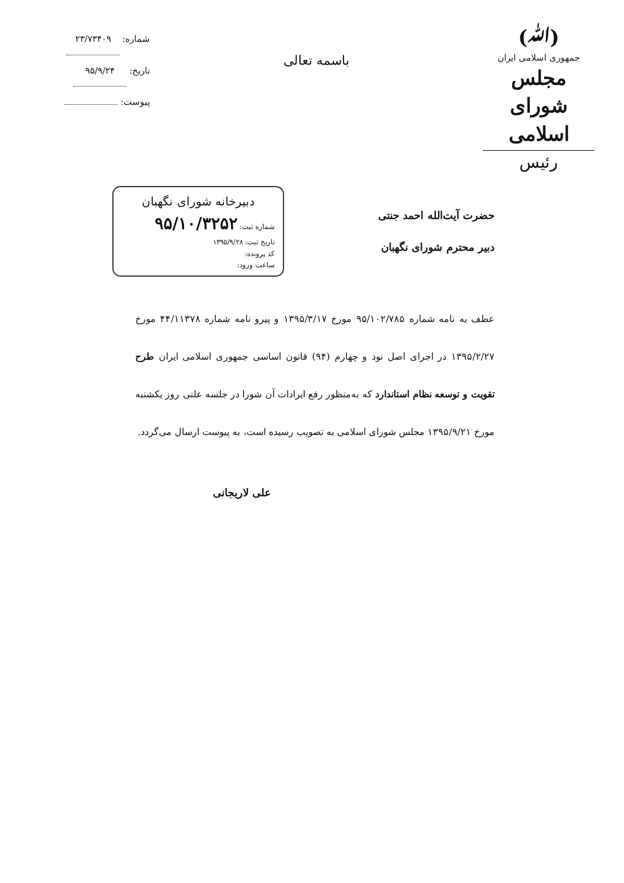(ﷲ)
جمهوری اسلامی ایران
مجلس شورای اسلامی
رئیس
باسمه تعالی
شماره: ۲۳/۷۳۴۰۹
تاریخ: ۹۵/۹/۲۴
پیوست:
حضرت آیت‌الله احمد جنتی
دبیر محترم شورای نگهبان
دبیرخانه شورای نگهبان
شماره ثبت: ۹۵/۱۰/۳۲۵۲
تاریخ ثبت: ۱۳۹۵/۹/۲۸
کد پرونده:
ساعت ورود:
عطف به نامه شماره ۹۵/۱۰۲/۷۸۵ مورخ ۱۳۹۵/۳/۱۷ و پیرو نامه شماره ۴۴/۱۱۳۷۸ مورخ ۱۳۹۵/۲/۲۷ در اجرای اصل نود و چهارم (۹۴) قانون اساسی جمهوری اسلامی ایران طرح تقویت و توسعه نظام استاندارد که به‌منظور رفع ایرادات آن شورا در جلسه علنی روز یکشنبه مورخ ۱۳۹۵/۹/۲۱ مجلس شورای اسلامی به تصویب رسیده است، به پیوست ارسال می‌گردد.
علی لاریجانی